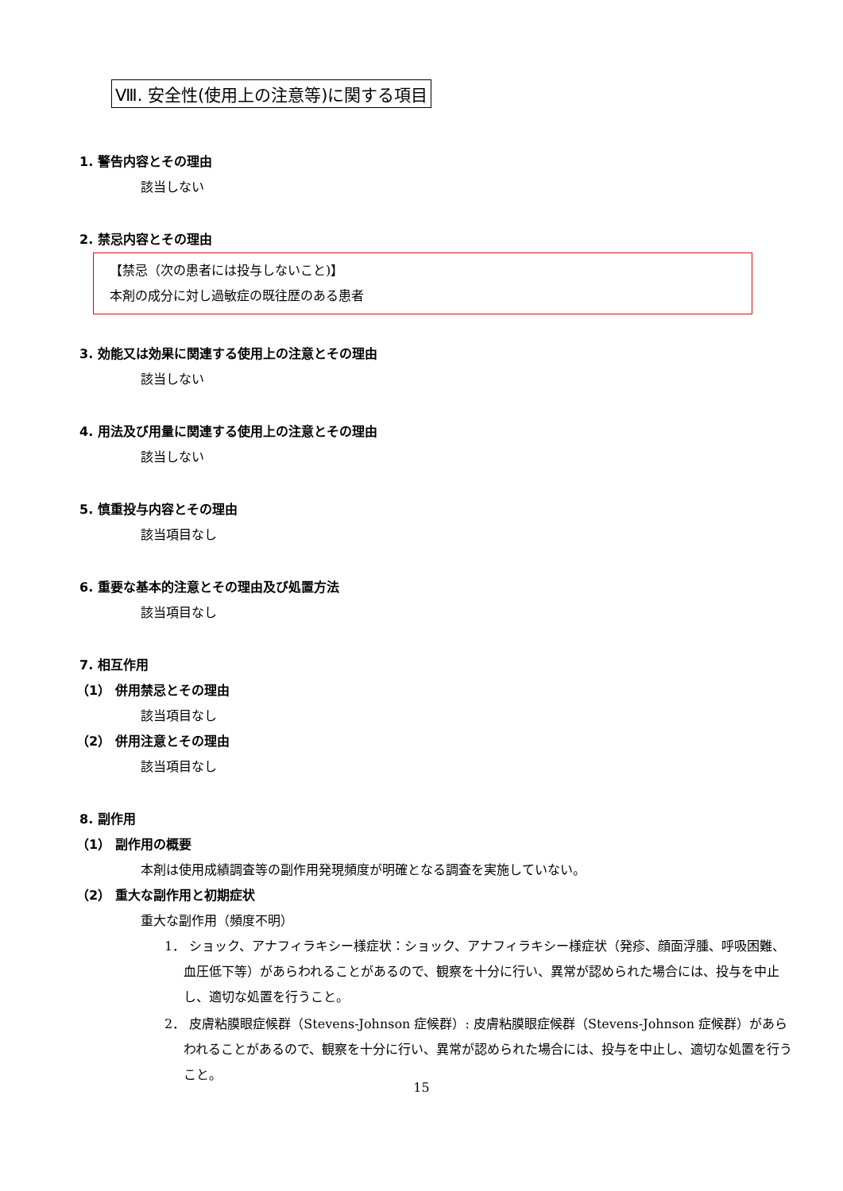Ⅷ. 安全性(使用上の注意等)に関する項目
1. 警告内容とその理由
該当しない
2. 禁忌内容とその理由
【禁忌（次の患者には投与しないこと)】
本剤の成分に対し過敏症の既往歴のある患者
3. 効能又は効果に関連する使用上の注意とその理由
該当しない
4. 用法及び用量に関連する使用上の注意とその理由
該当しない
5. 慎重投与内容とその理由
該当項目なし
6. 重要な基本的注意とその理由及び処置方法
該当項目なし
7. 相互作用
（1） 併用禁忌とその理由
該当項目なし
（2） 併用注意とその理由
該当項目なし
8. 副作用
（1） 副作用の概要
本剤は使用成績調査等の副作用発現頻度が明確となる調査を実施していない。
（2） 重大な副作用と初期症状
重大な副作用（頻度不明）
1． ショック、アナフィラキシー様症状：ショック、アナフィラキシー様症状（発疹、顔面浮腫、呼吸困難、血圧低下等）があらわれることがあるので、観察を十分に行い、異常が認められた場合には、投与を中止し、適切な処置を行うこと。
2． 皮膚粘膜眼症候群（Stevens-Johnson 症候群）: 皮膚粘膜眼症候群（Stevens-Johnson 症候群）があらわれることがあるので、観察を十分に行い、異常が認められた場合には、投与を中止し、適切な処置を行うこと。
15